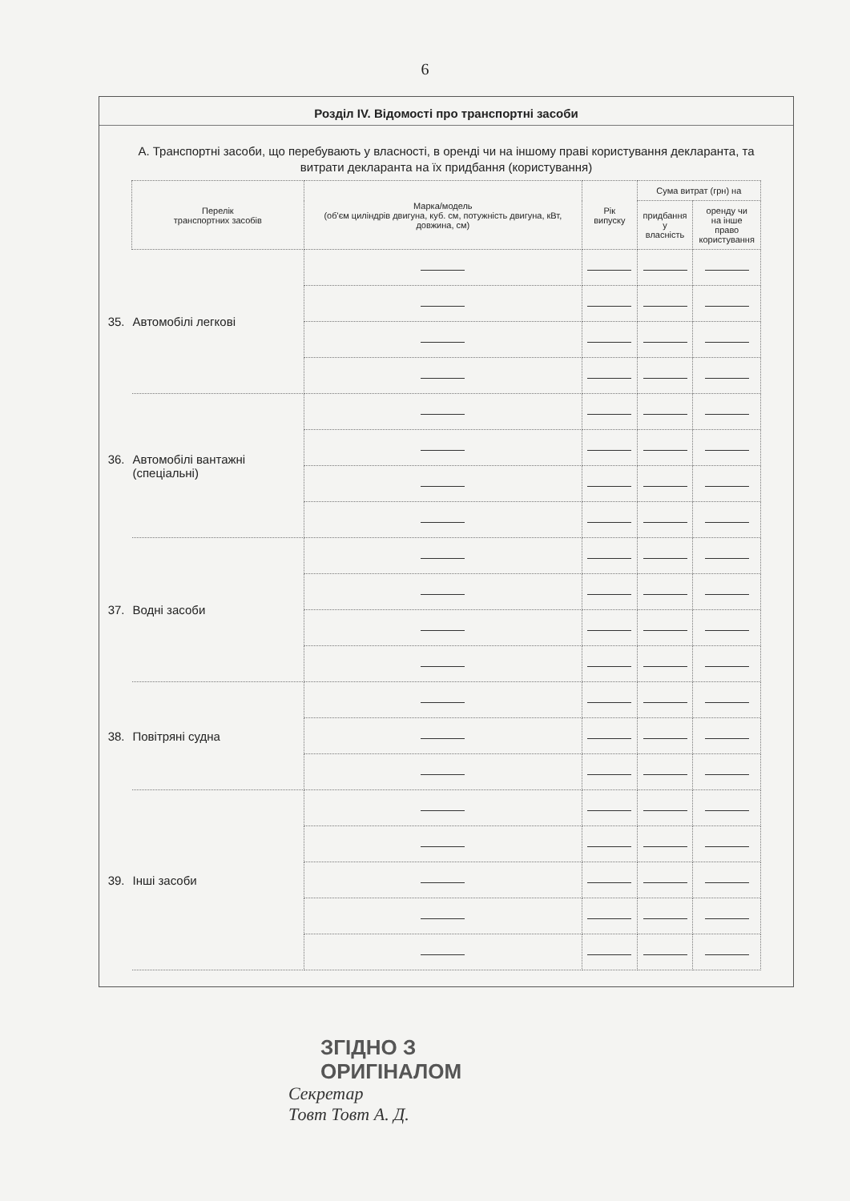6
Розділ IV. Відомості про транспортні засоби
А. Транспортні засоби, що перебувають у власності, в оренді чи на іншому праві користування декларанта, та витрати декларанта на їх придбання (користування)
| Перелік транспортних засобів | Марка/модель (об'єм циліндрів двигуна, куб. см, потужність двигуна, кВт, довжина, см) | Рік випуску | Сума витрат (грн) на | |
| --- | --- | --- | --- | --- |
| | | | придбання у власність | оренду чи на інше право користування |
| 35. Автомобілі легкові | | | | |
| 36. Автомобілі вантажні (спеціальні) | | | | |
| 37. Водні засоби | | | | |
| 38. Повітряні судна | | | | |
| 39. Інші засоби | | | | |
ЗГІДНО З
ОРИГІНАЛОМ
Секретар
Товт Товт А. Д.